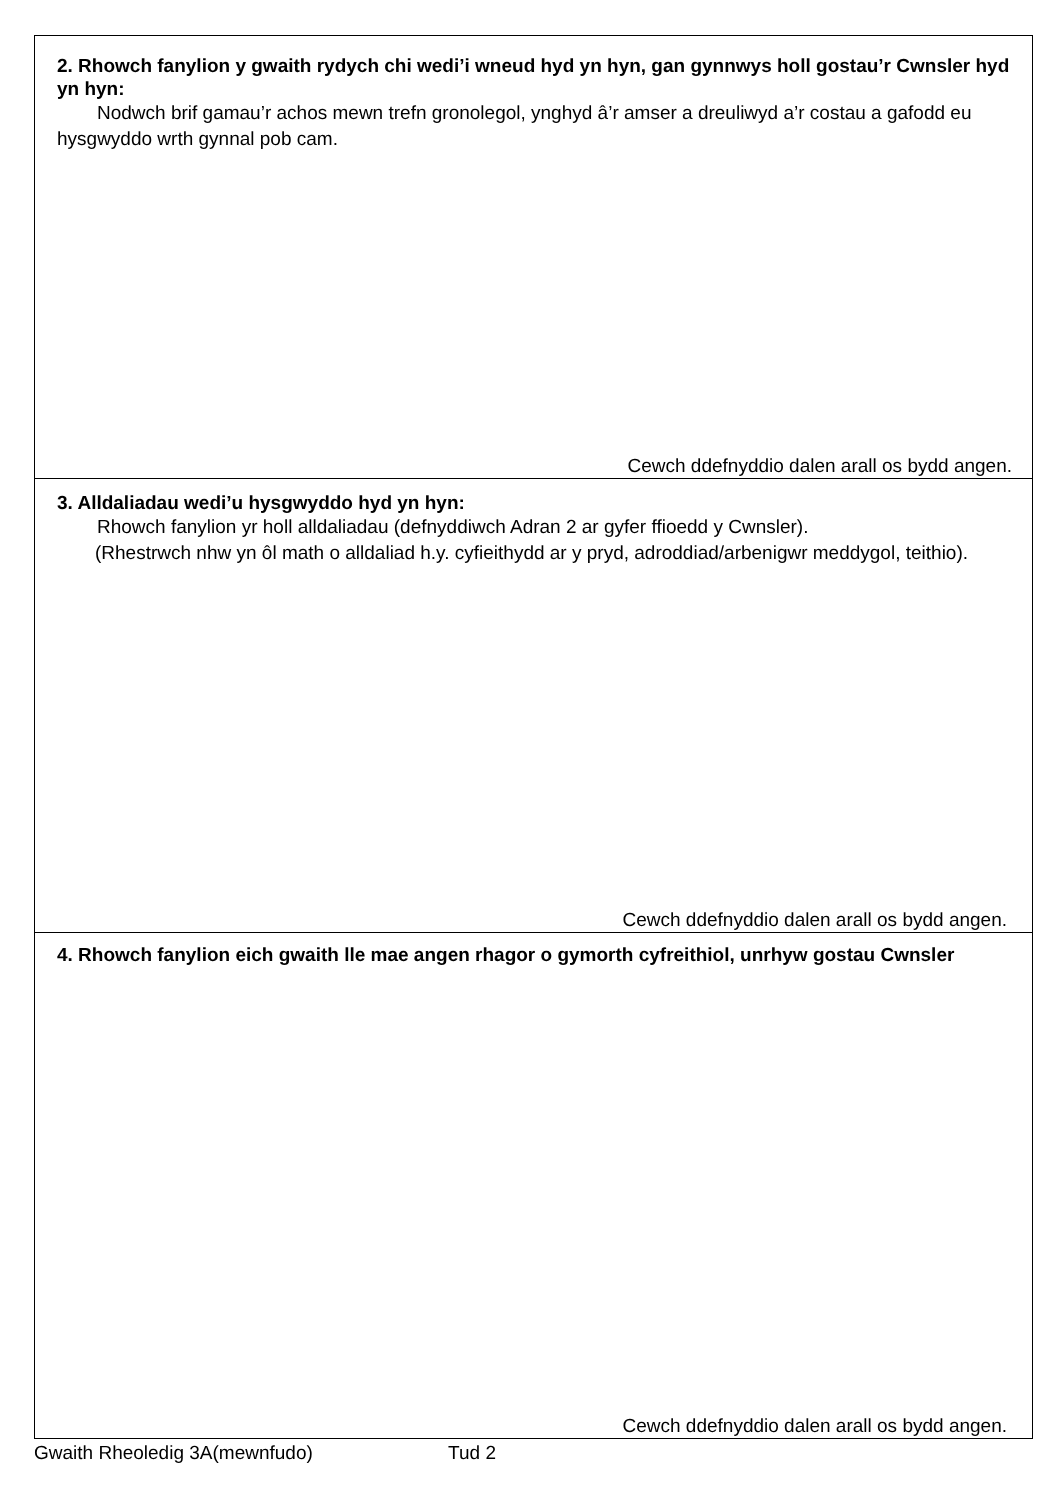2. Rhowch fanylion y gwaith rydych chi wedi’i wneud hyd yn hyn, gan gynnwys holl gostau’r Cwnsler hyd yn hyn:
Nodwch brif gamau’r achos mewn trefn gronolegol, ynghyd â’r amser a dreuliwyd a’r costau a gafodd eu hysgwyddo wrth gynnal pob cam.
Cewch ddefnyddio dalen arall os bydd angen.
3. Alldaliadau wedi’u hysgwyddo hyd yn hyn:
Rhowch fanylion yr holl alldaliadau (defnyddiwch Adran 2 ar gyfer ffioedd y Cwnsler).
(Rhestrwch nhw yn ôl math o alldaliad h.y. cyfieithydd ar y pryd, adroddiad/arbenigwr meddygol, teithio).
Cewch ddefnyddio dalen arall os bydd angen.
4. Rhowch fanylion eich gwaith lle mae angen rhagor o gymorth cyfreithiol, unrhyw gostau Cwnsler
Cewch ddefnyddio dalen arall os bydd angen.
Gwaith Rheoledig 3A(mewnfudo) Tud 2